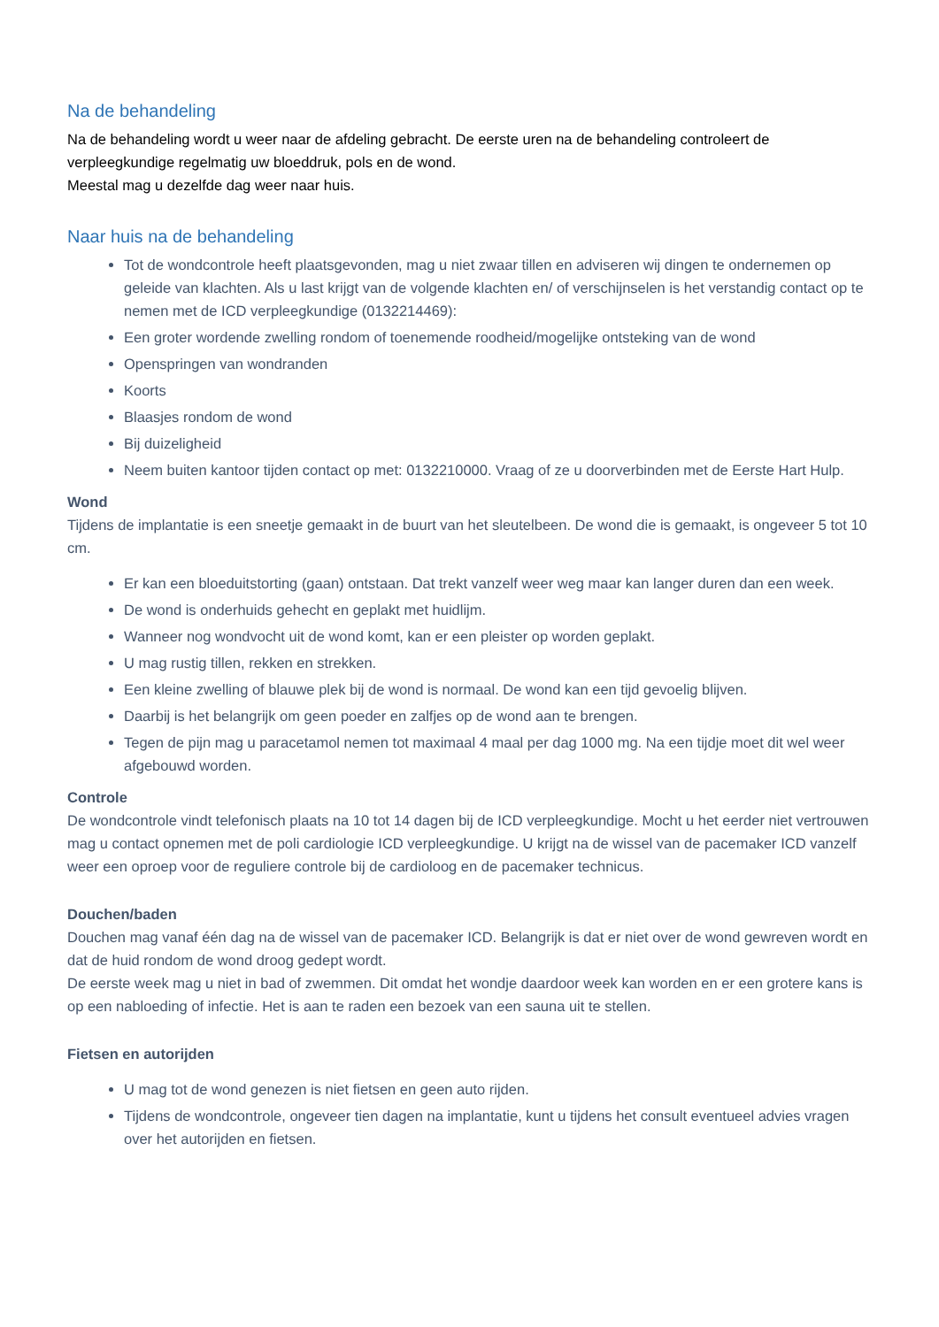Na de behandeling
Na de behandeling wordt u weer naar de afdeling gebracht. De eerste uren na de behandeling controleert de verpleegkundige regelmatig uw bloeddruk, pols en de wond.
Meestal mag u dezelfde dag weer naar huis.
Naar huis na de behandeling
Tot de wondcontrole heeft plaatsgevonden, mag u niet zwaar tillen en adviseren wij dingen te ondernemen op geleide van klachten. Als u last krijgt van de volgende klachten en/ of verschijnselen is het verstandig contact op te nemen met de ICD verpleegkundige (0132214469):
Een groter wordende zwelling rondom of toenemende roodheid/mogelijke ontsteking van de wond
Openspringen van wondranden
Koorts
Blaasjes rondom de wond
Bij duizeligheid
Neem buiten kantoor tijden contact op met: 0132210000. Vraag of ze u doorverbinden met de Eerste Hart Hulp.
Wond
Tijdens de implantatie is een sneetje gemaakt in de buurt van het sleutelbeen. De wond die is gemaakt, is ongeveer 5 tot 10 cm.
Er kan een bloeduitstorting (gaan) ontstaan. Dat trekt vanzelf weer weg maar kan langer duren dan een week.
De wond is onderhuids gehecht en geplakt met huidlijm.
Wanneer nog wondvocht uit de wond komt, kan er een pleister op worden geplakt.
U mag rustig tillen, rekken en strekken.
Een kleine zwelling of blauwe plek bij de wond is normaal. De wond kan een tijd gevoelig blijven.
Daarbij is het belangrijk om geen poeder en zalfjes op de wond aan te brengen.
Tegen de pijn mag u paracetamol nemen tot maximaal 4 maal per dag 1000 mg. Na een tijdje moet dit wel weer afgebouwd worden.
Controle
De wondcontrole vindt telefonisch plaats na 10 tot 14 dagen bij de ICD verpleegkundige. Mocht u het eerder niet vertrouwen mag u contact opnemen met de poli cardiologie ICD verpleegkundige. U krijgt na de wissel van de pacemaker ICD vanzelf weer een oproep voor de reguliere controle bij de cardioloog en de pacemaker technicus.
Douchen/baden
Douchen mag vanaf één dag na de wissel van de pacemaker ICD. Belangrijk is dat er niet over de wond gewreven wordt en dat de huid rondom de wond droog gedept wordt.
De eerste week mag u niet in bad of zwemmen. Dit omdat het wondje daardoor week kan worden en er een grotere kans is op een nabloeding of infectie. Het is aan te raden een bezoek van een sauna uit te stellen.
Fietsen en autorijden
U mag tot de wond genezen is niet fietsen en geen auto rijden.
Tijdens de wondcontrole, ongeveer tien dagen na implantatie, kunt u tijdens het consult eventueel advies vragen over het autorijden en fietsen.